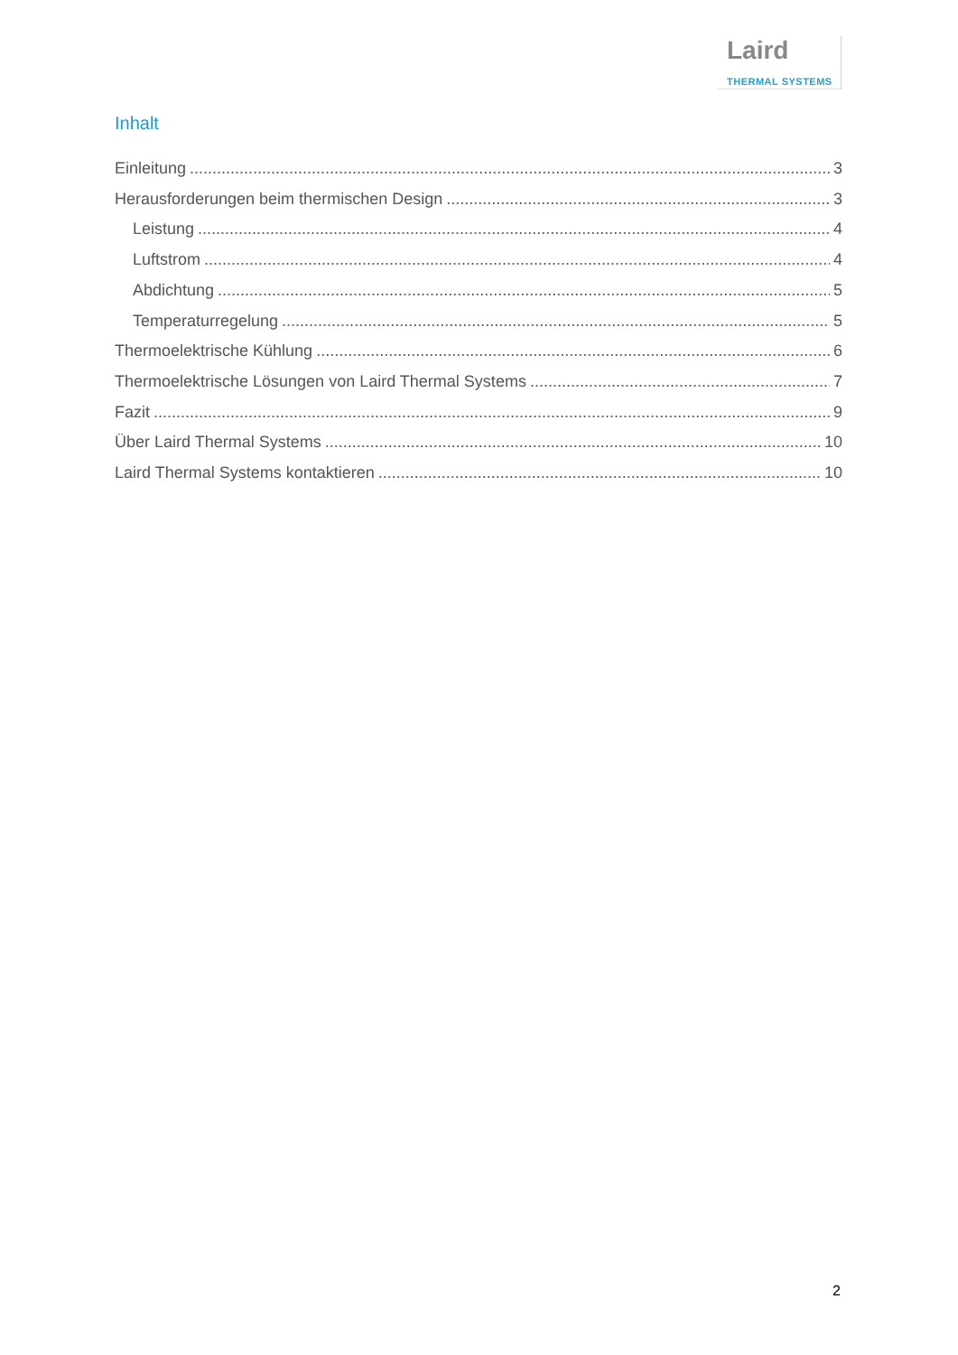Laird
THERMAL SYSTEMS
Inhalt
Einleitung 3
Herausforderungen beim thermischen Design 3
Leistung 4
Luftstrom 4
Abdichtung 5
Temperaturregelung 5
Thermoelektrische Kühlung 6
Thermoelektrische Lösungen von Laird Thermal Systems 7
Fazit 9
Über Laird Thermal Systems 10
Laird Thermal Systems kontaktieren 10
2